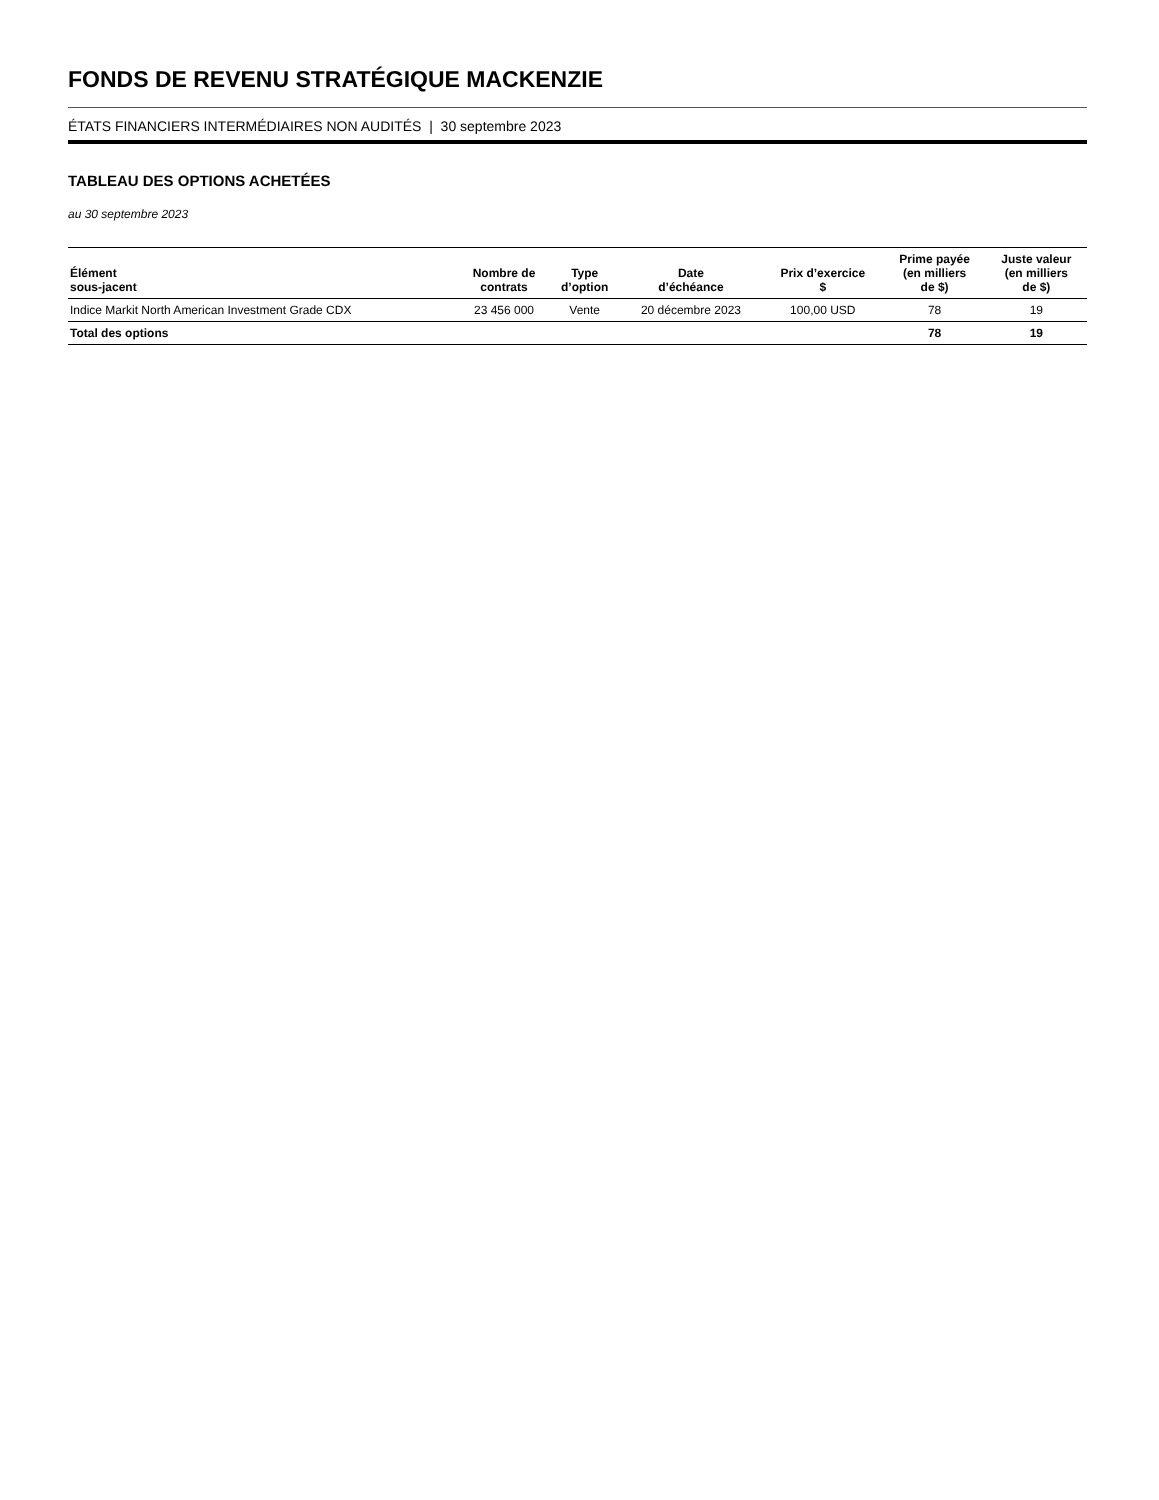FONDS DE REVENU STRATÉGIQUE MACKENZIE
ÉTATS FINANCIERS INTERMÉDIAIRES NON AUDITÉS | 30 septembre 2023
TABLEAU DES OPTIONS ACHETÉES
au 30 septembre 2023
| Élément sous-jacent | Nombre de contrats | Type d’option | Date d’échéance | Prix d’exercice $ | Prime payée (en milliers de $) | Juste valeur (en milliers de $) |
| --- | --- | --- | --- | --- | --- | --- |
| Indice Markit North American Investment Grade CDX | 23 456 000 | Vente | 20 décembre 2023 | 100,00 USD | 78 | 19 |
| Total des options | | | | | 78 | 19 |